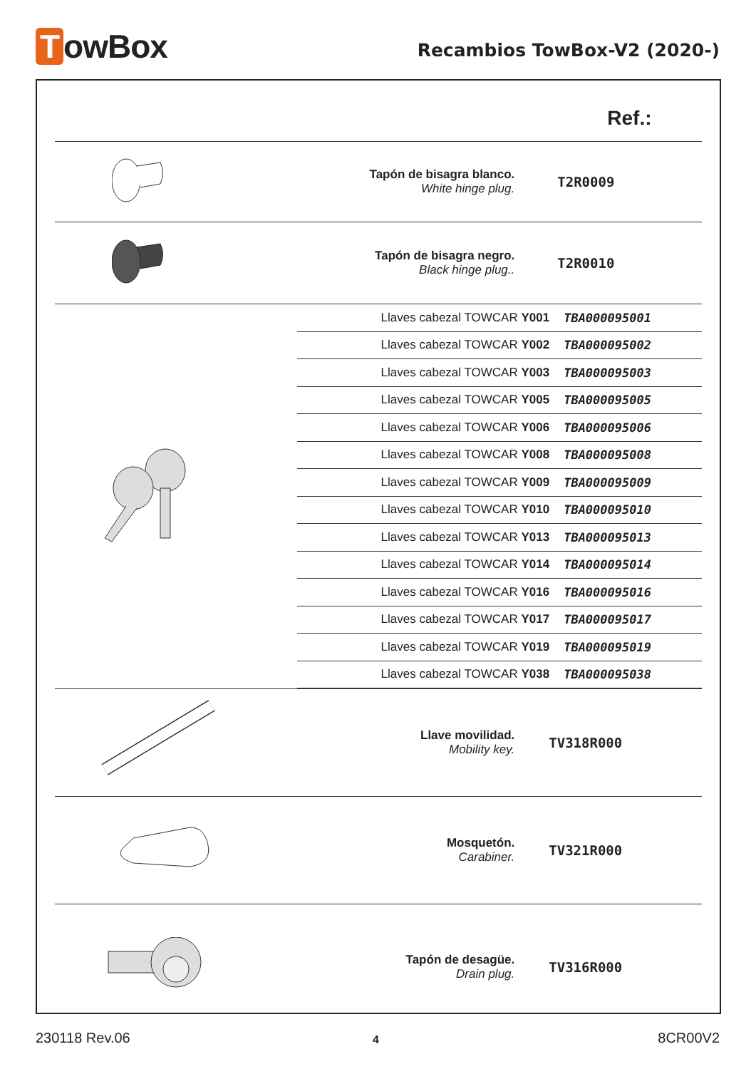TowBox Recambios TowBox-V2 (2020-)
| | | Ref.: |
| | Tapón de bisagra blanco. White hinge plug. | T2R0009 |
| | Tapón de bisagra negro. Black hinge plug.. | T2R0010 |
| | / Llaves cabezal TOWCAR Y001 / TBA000095001 / / Llaves cabezal TOWCAR Y002 / TBA000095002 / / Llaves cabezal TOWCAR Y003 / TBA000095003 / / Llaves cabezal TOWCAR Y005 / TBA000095005 / / Llaves cabezal TOWCAR Y006 / TBA000095006 / / Llaves cabezal TOWCAR Y008 / TBA000095008 / / Llaves cabezal TOWCAR Y009 / TBA000095009 / / Llaves cabezal TOWCAR Y010 / TBA000095010 / / Llaves cabezal TOWCAR Y013 / TBA000095013 / / Llaves cabezal TOWCAR Y014 / TBA000095014 / / Llaves cabezal TOWCAR Y016 / TBA000095016 / / Llaves cabezal TOWCAR Y017 / TBA000095017 / / Llaves cabezal TOWCAR Y019 / TBA000095019 / / Llaves cabezal TOWCAR Y038 / TBA000095038 / | |
| | Llave movilidad. Mobility key. | TV318R000 |
| | Mosquetón. Carabiner. | TV321R000 |
| | Tapón de desagüe. Drain plug. | TV316R000 |
230118 Rev.06 4 8CR00V2